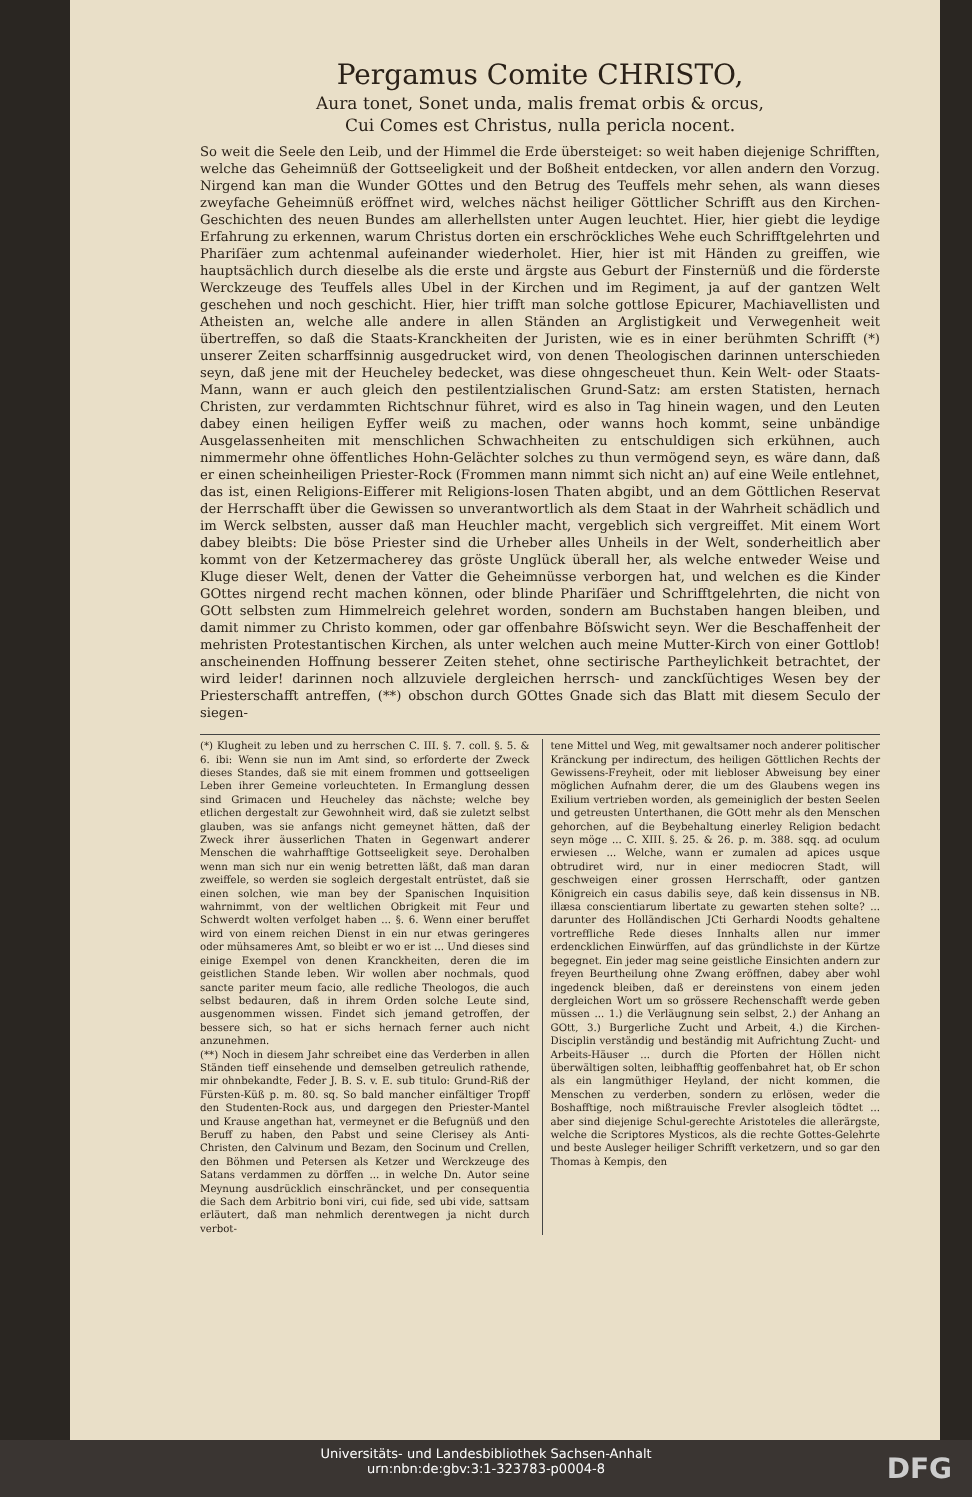Pergamus Comite CHRISTO,
Aura tonet, Sonet unda, malis fremat orbis & orcus,
Cui Comes est Christus, nulla pericla nocent.
So weit die Seele den Leib, und der Himmel die Erde übersteiget: so weit haben diejenige Schrifften, welche das Geheimnüß der Gottseeligkeit und der Boßheit entdecken, vor allen andern den Vorzug. Nirgend kan man die Wunder GOttes und den Betrug des Teuffels mehr sehen, als wann dieses zweyfache Geheimnüß eröffnet wird, welches nächst heiliger Göttlicher Schrifft aus den Kirchen-Geschichten des neuen Bundes am allerhellsten unter Augen leuchtet. Hier, hier giebt die leydige Erfahrung zu erkennen, warum Christus dorten ein erschröckliches Wehe euch Schrifftgelehrten und Phariſäer zum achtenmal aufeinander wiederholet. Hier, hier ist mit Händen zu greiffen, wie hauptsächlich durch dieselbe als die erste und ärgste aus Geburt der Finsternüß und die förderste Werckzeuge des Teuffels alles Ubel in der Kirchen und im Regiment, ja auf der gantzen Welt geschehen und noch geschicht. Hier, hier trifft man solche gottlose Epicurer, Machiavellisten und Atheisten an, welche alle andere in allen Ständen an Arglistigkeit und Verwegenheit weit übertreffen, so daß die Staats-Kranckheiten der Juristen, wie es in einer berühmten Schrifft (*) unserer Zeiten scharffsinnig ausgedrucket wird, von denen Theologischen darinnen unterschieden seyn, daß jene mit der Heucheley bedecket, was diese ohngescheuet thun. Kein Welt- oder Staats-Mann, wann er auch gleich den pestilentzialischen Grund-Satz: am ersten Statisten, hernach Christen, zur verdammten Richtschnur führet, wird es also in Tag hinein wagen, und den Leuten dabey einen heiligen Eyffer weiß zu machen, oder wanns hoch kommt, seine unbändige Ausgelassenheiten mit menschlichen Schwachheiten zu entschuldigen sich erkühnen, auch nimmermehr ohne öffentliches Hohn-Gelächter solches zu thun vermögend seyn, es wäre dann, daß er einen scheinheiligen Priester-Rock (Frommen mann nimmt sich nicht an) auf eine Weile entlehnet, das ist, einen Religions-Eifferer mit Religions-losen Thaten abgibt, und an dem Göttlichen Reservat der Herrschafft über die Gewissen so unverantwortlich als dem Staat in der Wahrheit schädlich und im Werck selbsten, ausser daß man Heuchler macht, vergeblich sich vergreiffet. Mit einem Wort dabey bleibts: Die böse Priester sind die Urheber alles Unheils in der Welt, sonderheitlich aber kommt von der Ketzermacherey das gröste Unglück überall her, als welche entweder Weise und Kluge dieser Welt, denen der Vatter die Geheimnüsse verborgen hat, und welchen es die Kinder GOttes nirgend recht machen können, oder blinde Phariſäer und Schrifftgelehrten, die nicht von GOtt selbsten zum Himmelreich gelehret worden, sondern am Buchstaben hangen bleiben, und damit nimmer zu Christo kommen, oder gar offenbahre Böſswicht seyn. Wer die Beschaffenheit der mehristen Protestantischen Kirchen, als unter welchen auch meine Mutter-Kirch von einer Gottlob! anscheinenden Hoffnung besserer Zeiten stehet, ohne sectirische Partheylichkeit betrachtet, der wird leider! darinnen noch allzuviele dergleichen herrsch- und zanckſüchtiges Wesen bey der Priesterschafft antreffen, (**) obschon durch GOttes Gnade sich das Blatt mit diesem Seculo der siegen-
(*) Klugheit zu leben und zu herrschen C. III. §. 7. coll. §. 5. & 6. ibi: Wenn sie nun im Amt sind, so erforderte der Zweck dieses Standes, daß sie mit einem frommen und gottseeligen Leben ihrer Gemeine vorleuchteten. In Ermanglung dessen sind Grimacen und Heucheley das nächste; welche bey etlichen dergestalt zur Gewohnheit wird, daß sie zuletzt selbst glauben, was sie anfangs nicht gemeynet hätten, daß der Zweck ihrer äusserlichen Thaten in Gegenwart anderer Menschen die wahrhafftige Gottseeligkeit seye. Derohalben wenn man sich nur ein wenig betretten läßt, daß man daran zweiffele, so werden sie sogleich dergestalt entrüstet, daß sie einen solchen, wie man bey der Spanischen Inquisition wahrnimmt, von der weltlichen Obrigkeit mit Feur und Schwerdt wolten verfolget haben ... §. 6. Wenn einer beruffet wird von einem reichen Dienst in ein nur etwas geringeres oder mühsameres Amt, so bleibt er wo er ist ... Und dieses sind einige Exempel von denen Kranckheiten, deren die im geistlichen Stande leben. Wir wollen aber nochmals, quod sancte pariter meum facio, alle redliche Theologos, die auch selbst bedauren, daß in ihrem Orden solche Leute sind, ausgenommen wissen. Findet sich jemand getroffen, der bessere sich, so hat er sichs hernach ferner auch nicht anzunehmen.
(**) Noch in diesem Jahr schreibet eine das Verderben in allen Ständen tieff einsehende und demselben getreulich rathende, mir ohnbekandte, Feder J. B. S. v. E. sub titulo: Grund-Riß der Fürsten-Küß p. m. 80. sq. So bald mancher einfältiger Tropff den Studenten-Rock aus, und dargegen den Priester-Mantel und Krause angethan hat, vermeynet er die Befugnüß und den Beruff zu haben, den Pabst und seine Clerisey als Anti-Christen, den Calvinum und Bezam, den Socinum und Crellen, den Böhmen und Petersen als Ketzer und Werckzeuge des Satans verdammen zu dörffen ... in welche Dn. Autor seine Meynung ausdrücklich einschräncket, und per consequentia die Sach dem Arbitrio boni viri, cui fide, sed ubi vide, sattsam erläutert, daß man nehmlich derentwegen ja nicht durch verbot-
tene Mittel und Weg, mit gewaltsamer noch anderer politischer Kränckung per indirectum, des heiligen Göttlichen Rechts der Gewissens-Freyheit, oder mit liebloser Abweisung bey einer möglichen Aufnahm derer, die um des Glaubens wegen ins Exilium vertrieben worden, als gemeiniglich der besten Seelen und getreusten Unterthanen, die GOtt mehr als den Menschen gehorchen, auf die Beybehaltung einerley Religion bedacht seyn möge ... C. XIII. §. 25. & 26. p. m. 388. sqq. ad oculum erwiesen ... Welche, wann er zumalen ad apices usque obtrudiret wird, nur in einer mediocren Stadt, will geschweigen einer grossen Herrschafft, oder gantzen Königreich ein casus dabilis seye, daß kein dissensus in NB. illæsa conscientiarum libertate zu gewarten stehen solte? ... darunter des Holländischen JCti Gerhardi Noodts gehaltene vortreffliche Rede dieses Innhalts allen nur immer erdencklichen Einwürffen, auf das gründlichste in der Kürtze begegnet. Ein jeder mag seine geistliche Einsichten andern zur freyen Beurtheilung ohne Zwang eröffnen, dabey aber wohl ingedenck bleiben, daß er dereinstens von einem jeden dergleichen Wort um so grössere Rechenschafft werde geben müssen ... 1.) die Verläugnung sein selbst, 2.) der Anhang an GOtt, 3.) Burgerliche Zucht und Arbeit, 4.) die Kirchen-Disciplin verständig und beständig mit Aufrichtung Zucht- und Arbeits-Häuser ... durch die Pforten der Höllen nicht überwältigen solten, leibhafftig geoffenbahret hat, ob Er schon als ein langmüthiger Heyland, der nicht kommen, die Menschen zu verderben, sondern zu erlösen, weder die Boshafftige, noch mißtrauische Frevler alsogleich tödtet ... aber sind diejenige Schul-gerechte Aristoteles die allerärgste, welche die Scriptores Mysticos, als die rechte Gottes-Gelehrte und beste Ausleger heiliger Schrifft verketzern, und so gar den Thomas à Kempis, den
Universitäts- und Landesbibliothek Sachsen-Anhalt
urn:nbn:de:gbv:3:1-323783-p0004-8
DFG